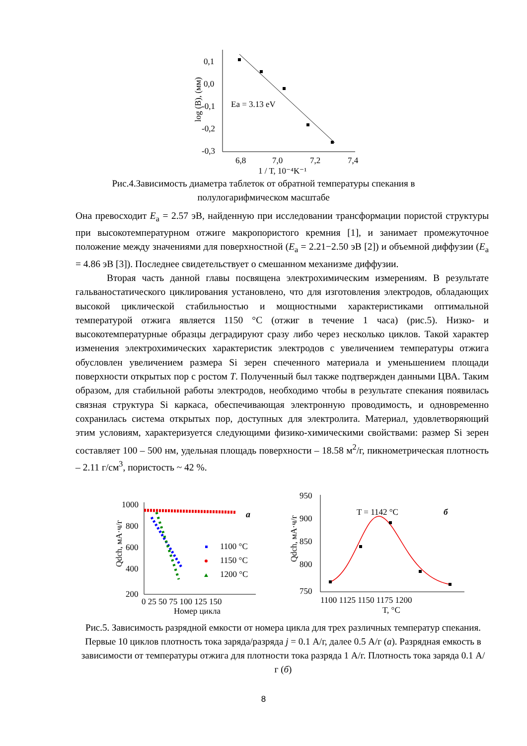0,1
0,0
-0,1
-0,2
-0,3
6,8
7,0
7,2
7,4
1 / T, 10⁻⁴K⁻¹
log (B), (мм)
Ea = 3.13 eV
Рис.4.Зависимость диаметра таблеток от обратной температуры спекания в
полулогарифмическом масштабе
Она превосходит E<sub>a</sub> = 2.57 эВ, найденную при исследовании трансформации пористой структуры при высокотемпературном отжиге макропористого кремния [1], и занимает промежуточное положение между значениями для поверхностной (E<sub>a</sub> = 2.21−2.50 эВ [2]) и объемной диффузии (E<sub>a</sub> = 4.86 эВ [3]). Последнее свидетельствует о смешанном механизме диффузии.
Вторая часть данной главы посвящена электрохимическим измерениям. В результате гальваностатического циклирования установлено, что для изготовления электродов, обладающих высокой циклической стабильностью и мощностными характеристиками оптимальной температурой отжига является 1150 °С (отжиг в течение 1 часа) (рис.5). Низко- и высокотемпературные образцы деградируют сразу либо через несколько циклов. Такой характер изменения электрохимических характеристик электродов с увеличением температуры отжига обусловлен увеличением размера Si зерен спеченного материала и уменьшением площади поверхности открытых пор с ростом T. Полученный был также подтвержден данными ЦВА. Таким образом, для стабильной работы электродов, необходимо чтобы в результате спекания появилась связная структура Si каркаса, обеспечивающая электронную проводимость, и одновременно сохранилась система открытых пор, доступных для электролита. Материал, удовлетворяющий этим условиям, характеризуется следующими физико-химическими свойствами: размер Si зерен составляет 100 – 500 нм, удельная площадь поверхности – 18.58 м<sup>2</sup>/г, пикнометрическая плотность – 2.11 г/см<sup>3</sup>, пористость ~ 42 %.
1000
800
600
400
200
0 25 50 75 100 125 150
Номер цикла
Qdch, мА·ч/г
a
1100 °C
1150 °C
1200 °C
950
900
850
800
750
1100 1125 1150 1175 1200
T, °C
Qdch, мА·ч/г
T = 1142 °C
б
Рис.5. Зависимость разрядной емкости от номера цикла для трех различных температур спекания. Первые 10 циклов плотность тока заряда/разряда j = 0.1 А/г, далее 0.5 А/г (а). Разрядная емкость в зависимости от температуры отжига для плотности тока разряда 1 А/г. Плотность тока заряда 0.1 А/г (б)
8